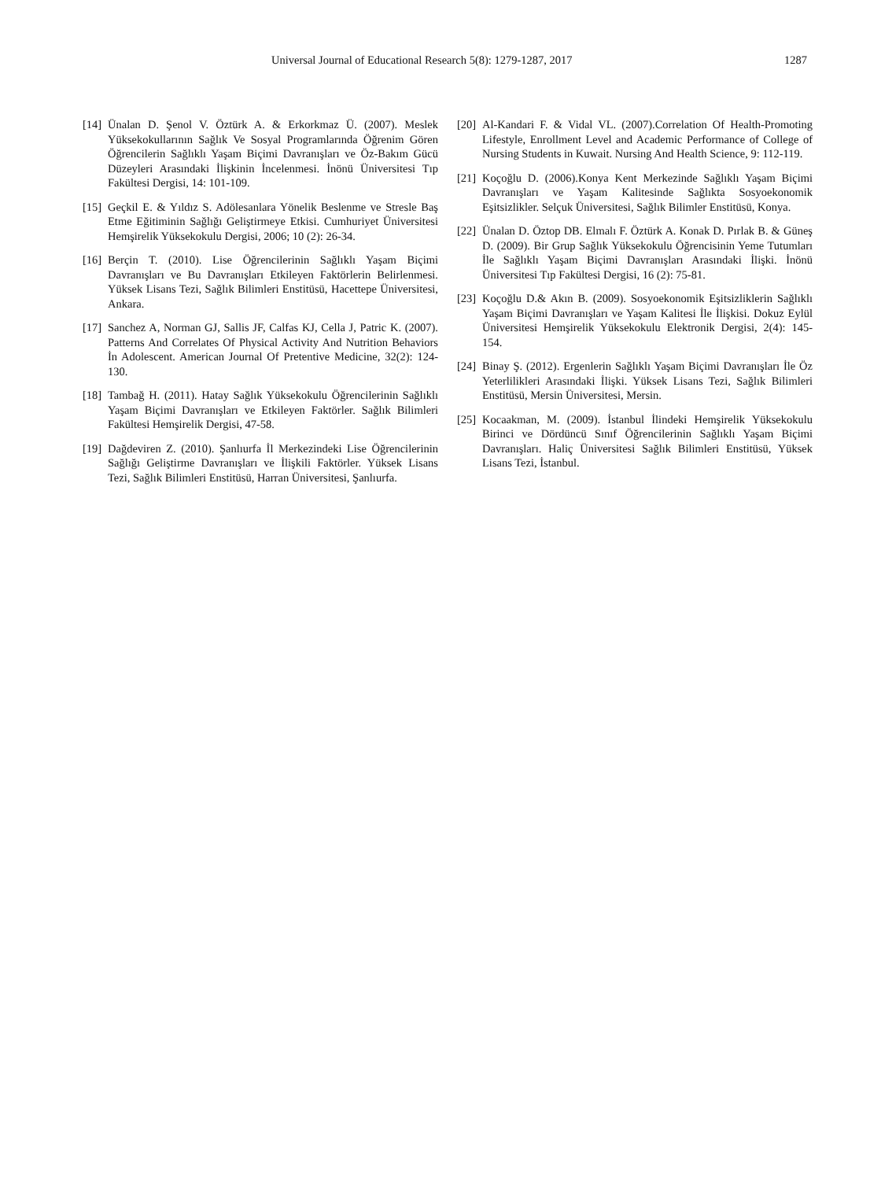Universal Journal of Educational Research 5(8): 1279-1287, 2017 1287
[14] Ünalan D. Şenol V. Öztürk A. & Erkorkmaz Ü. (2007). Meslek Yüksekokullarının Sağlık Ve Sosyal Programlarında Öğrenim Gören Öğrencilerin Sağlıklı Yaşam Biçimi Davranışları ve Öz-Bakım Gücü Düzeyleri Arasındaki İlişkinin İncelenmesi. İnönü Üniversitesi Tıp Fakültesi Dergisi, 14: 101-109.
[15] Geçkil E. & Yıldız S. Adölesanlara Yönelik Beslenme ve Stresle Baş Etme Eğitiminin Sağlığı Geliştirmeye Etkisi. Cumhuriyet Üniversitesi Hemşirelik Yüksekokulu Dergisi, 2006; 10 (2): 26-34.
[16] Berçin T. (2010). Lise Öğrencilerinin Sağlıklı Yaşam Biçimi Davranışları ve Bu Davranışları Etkileyen Faktörlerin Belirlenmesi. Yüksek Lisans Tezi, Sağlık Bilimleri Enstitüsü, Hacettepe Üniversitesi, Ankara.
[17] Sanchez A, Norman GJ, Sallis JF, Calfas KJ, Cella J, Patric K. (2007). Patterns And Correlates Of Physical Activity And Nutrition Behaviors İn Adolescent. American Journal Of Pretentive Medicine, 32(2): 124-130.
[18] Tambağ H. (2011). Hatay Sağlık Yüksekokulu Öğrencilerinin Sağlıklı Yaşam Biçimi Davranışları ve Etkileyen Faktörler. Sağlık Bilimleri Fakültesi Hemşirelik Dergisi, 47-58.
[19] Dağdeviren Z. (2010). Şanlıurfa İl Merkezindeki Lise Öğrencilerinin Sağlığı Geliştirme Davranışları ve İlişkili Faktörler. Yüksek Lisans Tezi, Sağlık Bilimleri Enstitüsü, Harran Üniversitesi, Şanlıurfa.
[20] Al-Kandari F. & Vidal VL. (2007).Correlation Of Health-Promoting Lifestyle, Enrollment Level and Academic Performance of College of Nursing Students in Kuwait. Nursing And Health Science, 9: 112-119.
[21] Koçoğlu D. (2006).Konya Kent Merkezinde Sağlıklı Yaşam Biçimi Davranışları ve Yaşam Kalitesinde Sağlıkta Sosyoekonomik Eşitsizlikler. Selçuk Üniversitesi, Sağlık Bilimler Enstitüsü, Konya.
[22] Ünalan D. Öztop DB. Elmalı F. Öztürk A. Konak D. Pırlak B. & Güneş D. (2009). Bir Grup Sağlık Yüksekokulu Öğrencisinin Yeme Tutumları İle Sağlıklı Yaşam Biçimi Davranışları Arasındaki İlişki. İnönü Üniversitesi Tıp Fakültesi Dergisi, 16 (2): 75-81.
[23] Koçoğlu D.& Akın B. (2009). Sosyoekonomik Eşitsizliklerin Sağlıklı Yaşam Biçimi Davranışları ve Yaşam Kalitesi İle İlişkisi. Dokuz Eylül Üniversitesi Hemşirelik Yüksekokulu Elektronik Dergisi, 2(4): 145-154.
[24] Binay Ş. (2012). Ergenlerin Sağlıklı Yaşam Biçimi Davranışları İle Öz Yeterlilikleri Arasındaki İlişki. Yüksek Lisans Tezi, Sağlık Bilimleri Enstitüsü, Mersin Üniversitesi, Mersin.
[25] Kocaakman, M. (2009). İstanbul İlindeki Hemşirelik Yüksekokulu Birinci ve Dördüncü Sınıf Öğrencilerinin Sağlıklı Yaşam Biçimi Davranışları. Haliç Üniversitesi Sağlık Bilimleri Enstitüsü, Yüksek Lisans Tezi, İstanbul.